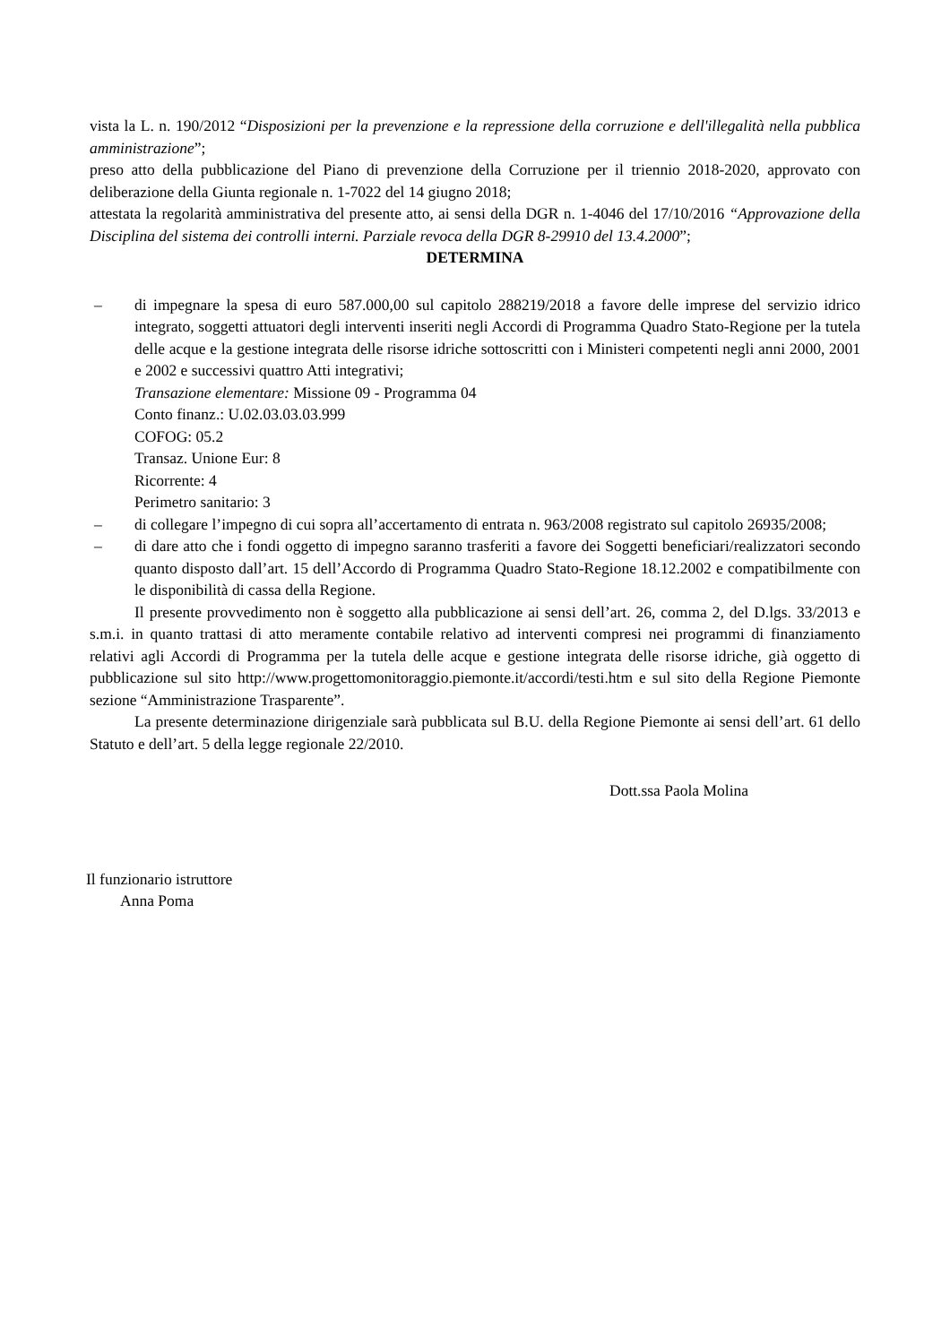vista la L. n. 190/2012 “Disposizioni per la prevenzione e la repressione della corruzione e dell'illegalità nella pubblica amministrazione”;
preso atto della pubblicazione del Piano di prevenzione della Corruzione per il triennio 2018-2020, approvato con deliberazione della Giunta regionale n. 1-7022 del 14 giugno 2018;
attestata la regolarità amministrativa del presente atto, ai sensi della DGR n. 1-4046 del 17/10/2016 “Approvazione della Disciplina del sistema dei controlli interni. Parziale revoca della DGR 8-29910 del 13.4.2000”;
DETERMINA
– di impegnare la spesa di euro 587.000,00 sul capitolo 288219/2018 a favore delle imprese del servizio idrico integrato, soggetti attuatori degli interventi inseriti negli Accordi di Programma Quadro Stato-Regione per la tutela delle acque e la gestione integrata delle risorse idriche sottoscritti con i Ministeri competenti negli anni 2000, 2001 e 2002 e successivi quattro Atti integrativi;
Transazione elementare: Missione 09 - Programma 04
Conto finanz.: U.02.03.03.03.999
COFOG: 05.2
Transaz. Unione Eur: 8
Ricorrente: 4
Perimetro sanitario: 3
– di collegare l’impegno di cui sopra all’accertamento di entrata n. 963/2008 registrato sul capitolo 26935/2008;
– di dare atto che i fondi oggetto di impegno saranno trasferiti a favore dei Soggetti beneficiari/realizzatori secondo quanto disposto dall’art. 15 dell’Accordo di Programma Quadro Stato-Regione 18.12.2002 e compatibilmente con le disponibilità di cassa della Regione.
Il presente provvedimento non è soggetto alla pubblicazione ai sensi dell’art. 26, comma 2, del D.lgs. 33/2013 e s.m.i. in quanto trattasi di atto meramente contabile relativo ad interventi compresi nei programmi di finanziamento relativi agli Accordi di Programma per la tutela delle acque e gestione integrata delle risorse idriche, già oggetto di pubblicazione sul sito http://www.progettomonitoraggio.piemonte.it/accordi/testi.htm e sul sito della Regione Piemonte sezione “Amministrazione Trasparente”.
La presente determinazione dirigenziale sarà pubblicata sul B.U. della Regione Piemonte ai sensi dell’art. 61 dello Statuto e dell’art. 5 della legge regionale 22/2010.
Dott.ssa Paola Molina
Il funzionario istruttore
Anna Poma